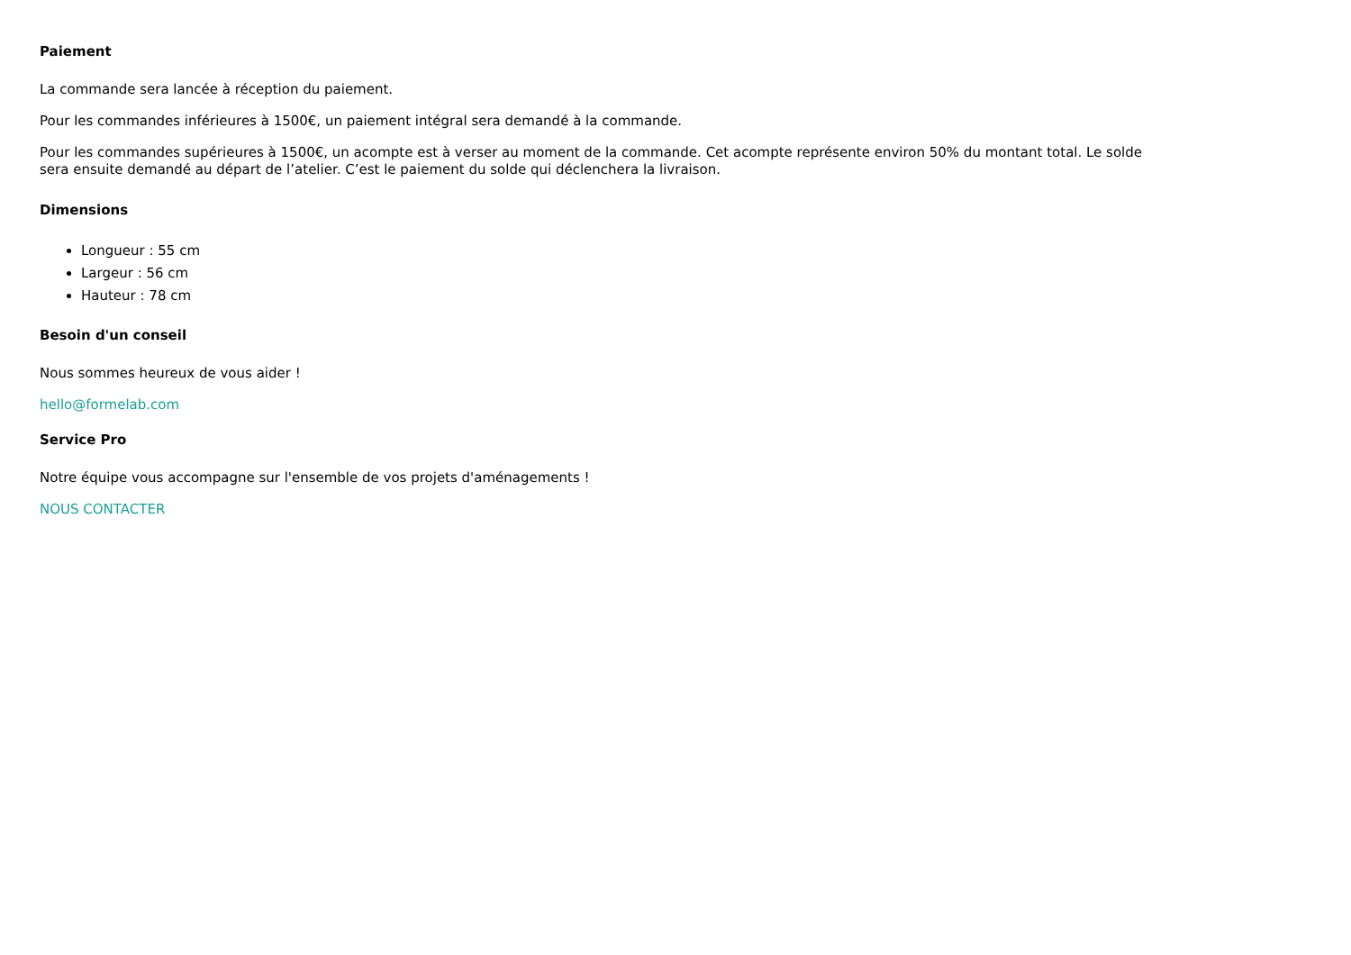Paiement
La commande sera lancée à réception du paiement.
Pour les commandes inférieures à 1500€, un paiement intégral sera demandé à la commande.
Pour les commandes supérieures à 1500€, un acompte est à verser au moment de la commande. Cet acompte représente environ 50% du montant total. Le solde sera ensuite demandé au départ de l’atelier. C’est le paiement du solde qui déclenchera la livraison.
Dimensions
Longueur : 55 cm
Largeur : 56 cm
Hauteur : 78 cm
Besoin d'un conseil
Nous sommes heureux de vous aider !
hello@formelab.com
Service Pro
Notre équipe vous accompagne sur l'ensemble de vos projets d'aménagements !
NOUS CONTACTER